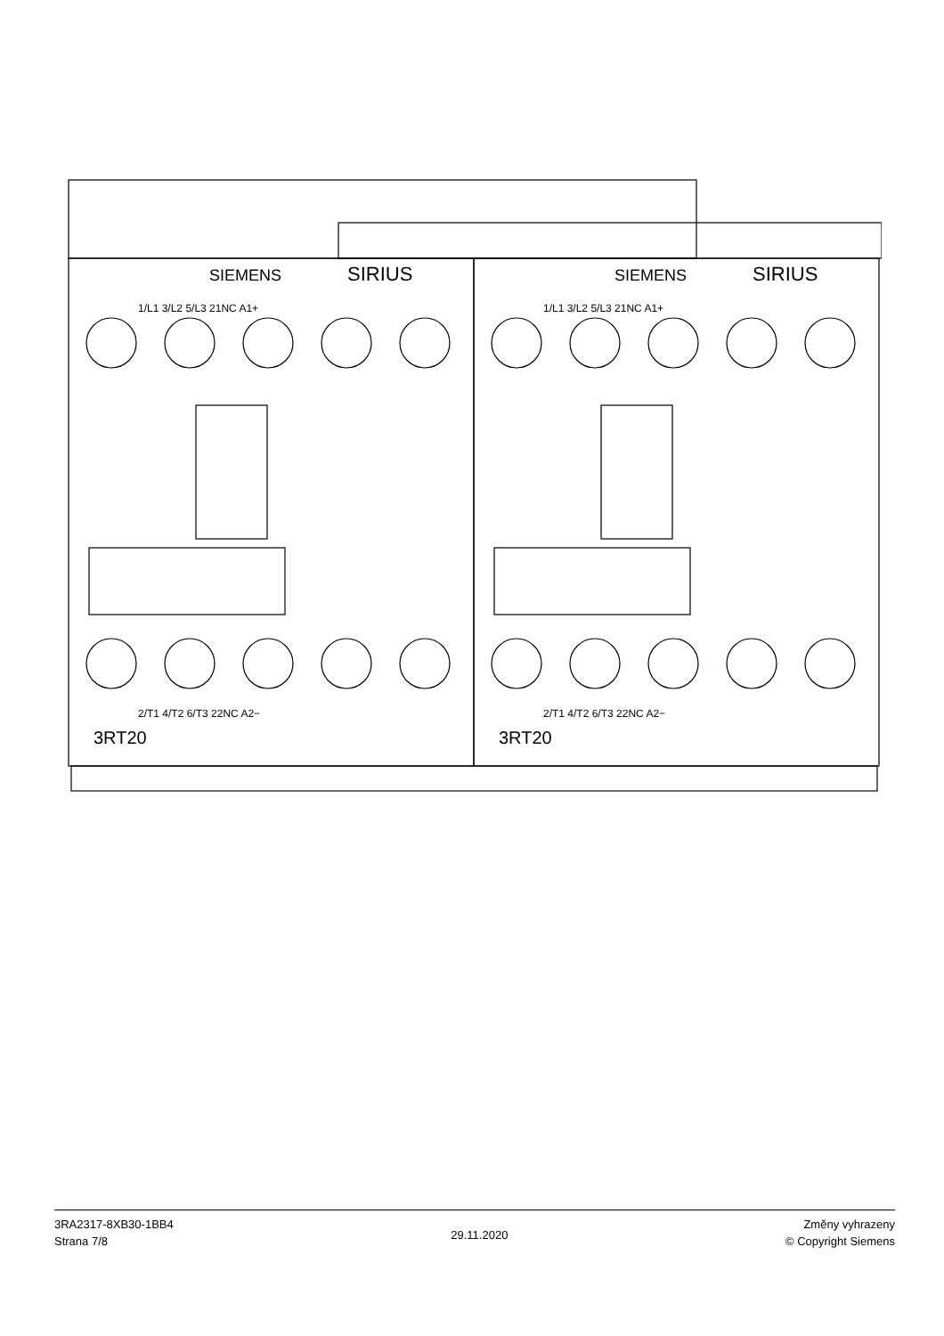SIEMENS
SIRIUS
SIEMENS
SIRIUS
1/L1 3/L2 5/L3 21NC A1+
1/L1 3/L2 5/L3 21NC A1+
2/T1 4/T2 6/T3 22NC A2−
2/T1 4/T2 6/T3 22NC A2−
3RT20
3RT20
3RA2317-8XB30-1BB4
Strana 7/8
29.11.2020
Změny vyhrazeny
© Copyright Siemens